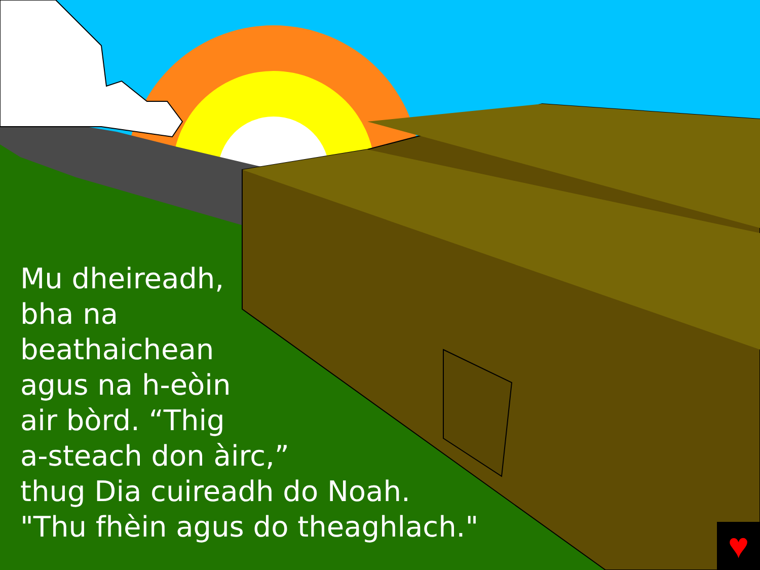Mu dheireadh,
bha na
beathaichean
agus na h-eòin
air bòrd. “Thig
a-steach don àirc,”
thug Dia cuireadh do Noah.
"Thu fhèin agus do theaghlach."
♥